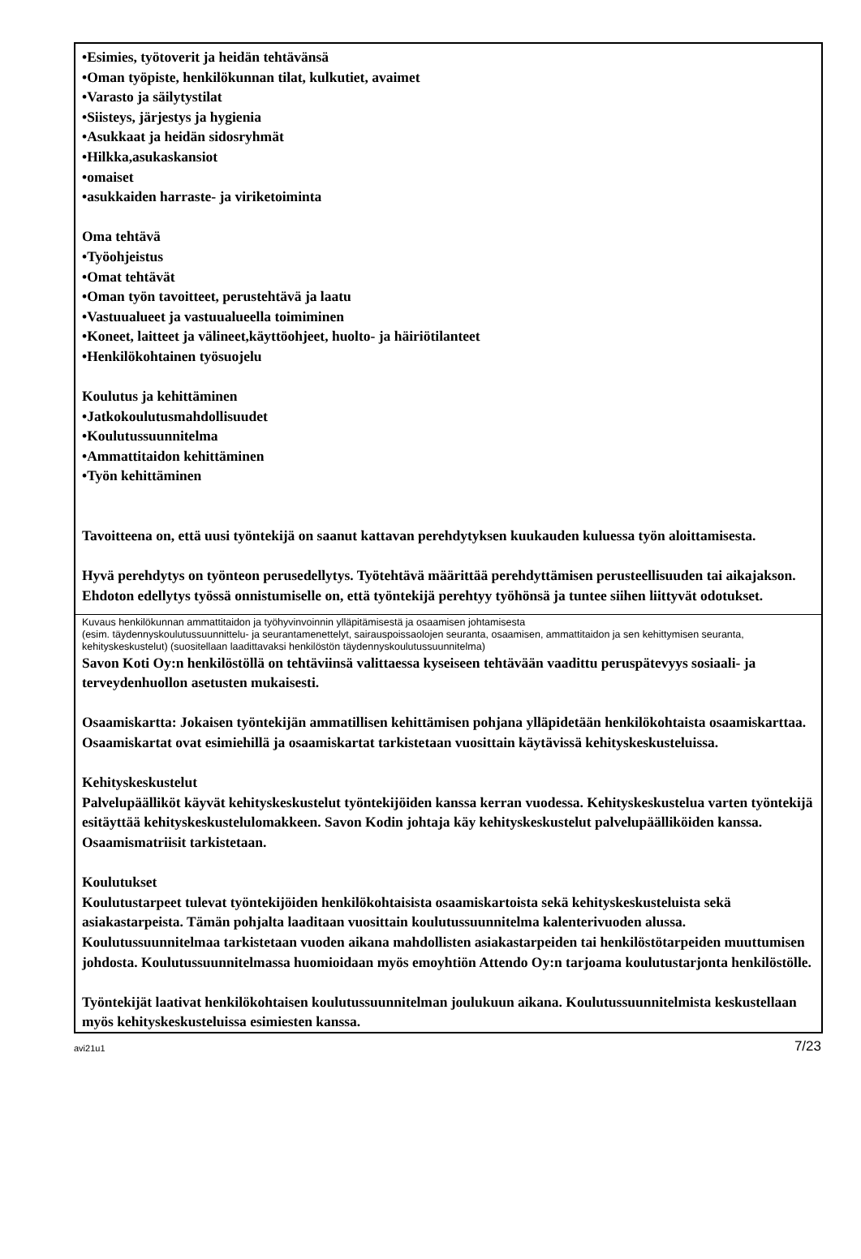•Esimies, työtoverit ja heidän tehtävänsä
•Oman työpiste, henkilökunnan tilat, kulkutiet, avaimet
•Varasto ja säilytystilat
•Siisteys, järjestys ja hygienia
•Asukkaat ja heidän sidosryhmät
•Hilkka,asukaskansiot
•omaiset
•asukkaiden harraste- ja viriketoiminta
Oma tehtävä
•Työohjeistus
•Omat tehtävät
•Oman työn tavoitteet, perustehtävä ja laatu
•Vastuualueet ja vastuualueella toimiminen
•Koneet, laitteet ja välineet,käyttöohjeet, huolto- ja häiriötilanteet
•Henkilökohtainen työsuojelu
Koulutus ja kehittäminen
•Jatkokoulutusmahdollisuudet
•Koulutussuunnitelma
•Ammattitaidon kehittäminen
•Työn kehittäminen
Tavoitteena on, että uusi työntekijä on saanut kattavan perehdytyksen kuukauden kuluessa työn aloittamisesta.
Hyvä perehdytys on työnteon perusedellytys. Työtehtävä määrittää perehdyttämisen perusteellisuuden tai aikajakson. Ehdoton edellytys työssä onnistumiselle on, että työntekijä perehtyy työhönsä ja tuntee siihen liittyvät odotukset.
Kuvaus henkilökunnan ammattitaidon ja työhyvinvoinnin ylläpitämisestä ja osaamisen johtamisesta
(esim. täydennyskoulutussuunnittelu- ja seurantamenettelyt, sairauspoissaolojen seuranta, osaamisen, ammattitaidon ja sen kehittymisen seuranta, kehityskeskustelut) (suositellaan laadittavaksi henkilöstön täydennyskoulutussuunnitelma)
Savon Koti Oy:n henkilöstöllä on tehtäviinsä valittaessa kyseiseen tehtävään vaadittu peruspätevyys sosiaali- ja terveydenhuollon asetusten mukaisesti.
Osaamiskartta: Jokaisen työntekijän ammatillisen kehittämisen pohjana ylläpidetään henkilökohtaista osaamiskarttaa. Osaamiskartat ovat esimiehillä ja osaamiskartat tarkistetaan vuosittain käytävissä kehityskeskusteluissa.
Kehityskeskustelut
Palvelupäälliköt käyvät kehityskeskustelut työntekijöiden kanssa kerran vuodessa. Kehityskeskustelua varten työntekijä esitäyttää kehityskeskustelulomakkeen. Savon Kodin johtaja käy kehityskeskustelut palvelupäälliköiden kanssa. Osaamismatriisit tarkistetaan.
Koulutukset
Koulutustarpeet tulevat työntekijöiden henkilökohtaisista osaamiskartoista sekä kehityskeskusteluista sekä asiakastarpeista. Tämän pohjalta laaditaan vuosittain koulutussuunnitelma kalenterivuoden alussa. Koulutussuunnitelmaa tarkistetaan vuoden aikana mahdollisten asiakastarpeiden tai henkilöstötarpeiden muuttumisen johdosta. Koulutussuunnitelmassa huomioidaan myös emoyhtiön Attendo Oy:n tarjoama koulutustarjonta henkilöstölle.
Työntekijät laativat henkilökohtaisen koulutussuunnitelman joulukuun aikana. Koulutussuunnitelmista keskustellaan myös kehityskeskusteluissa esimiesten kanssa.
avi21u1 7/23